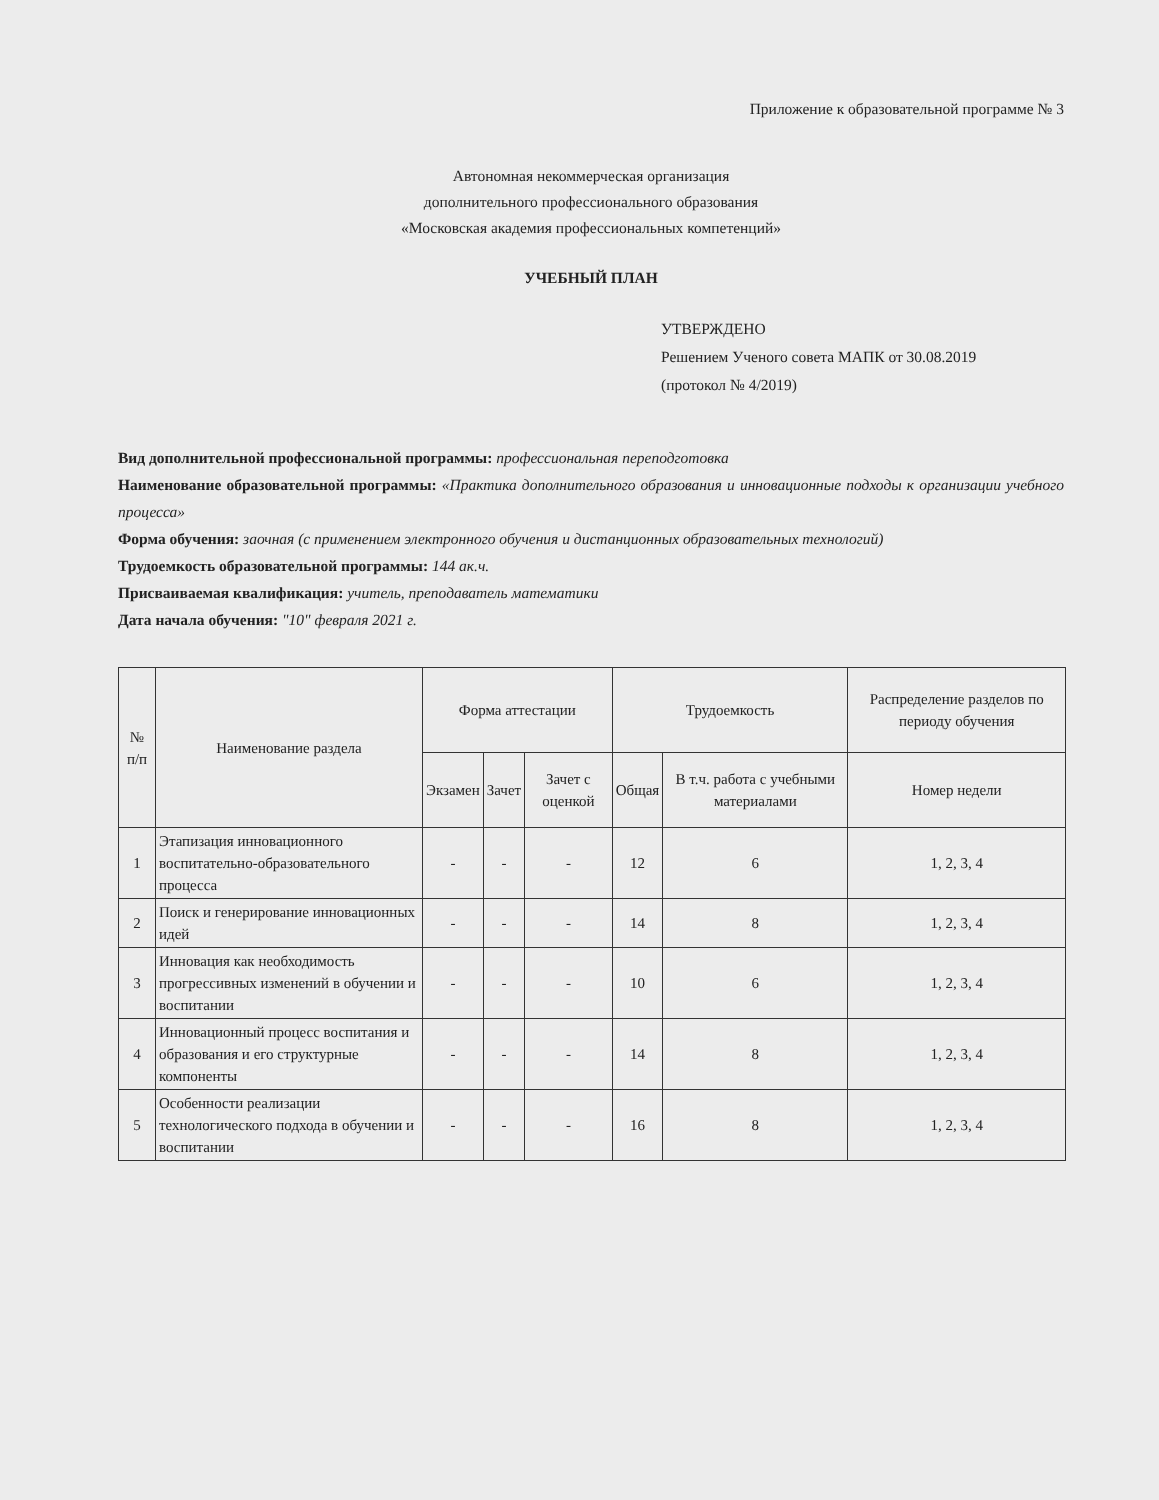Приложение к образовательной программе № 3
Автономная некоммерческая организация
дополнительного профессионального образования
«Московская академия профессиональных компетенций»
УЧЕБНЫЙ ПЛАН
УТВЕРЖДЕНО
Решением Ученого совета МАПК от 30.08.2019
(протокол № 4/2019)
Вид дополнительной профессиональной программы: профессиональная переподготовка
Наименование образовательной программы: «Практика дополнительного образования и инновационные подходы к организации учебного процесса»
Форма обучения: заочная (с применением электронного обучения и дистанционных образовательных технологий)
Трудоемкость образовательной программы: 144 ак.ч.
Присваиваемая квалификация: учитель, преподаватель математики
Дата начала обучения: "10" февраля 2021 г.
| № п/п | Наименование раздела | Форма аттестации | | | Трудоемкость | | Распределение разделов по периоду обучения |
| --- | --- | --- | --- | --- | --- | --- | --- |
| | | Экзамен | Зачет | Зачет с оценкой | Общая | В т.ч. работа с учебными материалами | Номер недели |
| 1 | Этапизация инновационного воспитательно-образовательного процесса | - | - | - | 12 | 6 | 1, 2, 3, 4 |
| 2 | Поиск и генерирование инновационных идей | - | - | - | 14 | 8 | 1, 2, 3, 4 |
| 3 | Инновация как необходимость прогрессивных изменений в обучении и воспитании | - | - | - | 10 | 6 | 1, 2, 3, 4 |
| 4 | Инновационный процесс воспитания и образования и его структурные компоненты | - | - | - | 14 | 8 | 1, 2, 3, 4 |
| 5 | Особенности реализации технологического подхода в обучении и воспитании | - | - | - | 16 | 8 | 1, 2, 3, 4 |